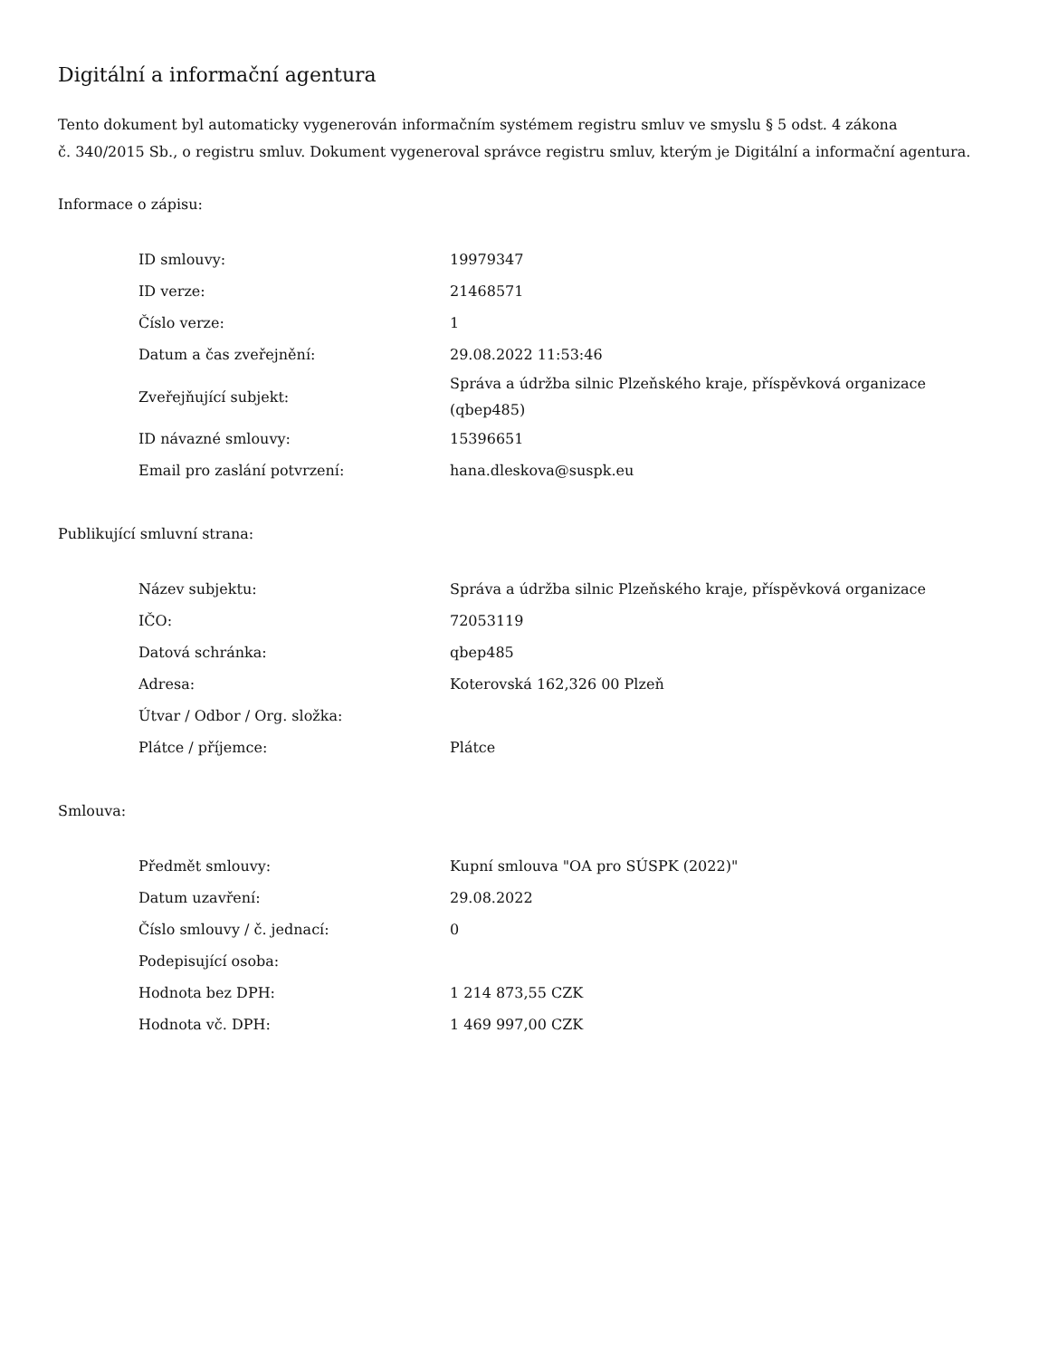Digitální a informační agentura
Tento dokument byl automaticky vygenerován informačním systémem registru smluv ve smyslu § 5 odst. 4 zákona
č. 340/2015 Sb., o registru smluv. Dokument vygeneroval správce registru smluv, kterým je Digitální a informační agentura.
Informace o zápisu:
| ID smlouvy: | 19979347 |
| ID verze: | 21468571 |
| Číslo verze: | 1 |
| Datum a čas zveřejnění: | 29.08.2022 11:53:46 |
| Zveřejňující subjekt: | Správa a údržba silnic Plzeňského kraje, příspěvková organizace (qbep485) |
| ID návazné smlouvy: | 15396651 |
| Email pro zaslání potvrzení: | hana.dleskova@suspk.eu |
Publikující smluvní strana:
| Název subjektu: | Správa a údržba silnic Plzeňského kraje, příspěvková organizace |
| IČO: | 72053119 |
| Datová schránka: | qbep485 |
| Adresa: | Koterovská 162,326 00 Plzeň |
| Útvar / Odbor / Org. složka: | |
| Plátce / příjemce: | Plátce |
Smlouva:
| Předmět smlouvy: | Kupní smlouva "OA pro SÚSPK (2022)" |
| Datum uzavření: | 29.08.2022 |
| Číslo smlouvy / č. jednací: | 0 |
| Podepisující osoba: | |
| Hodnota bez DPH: | 1 214 873,55 CZK |
| Hodnota vč. DPH: | 1 469 997,00 CZK |